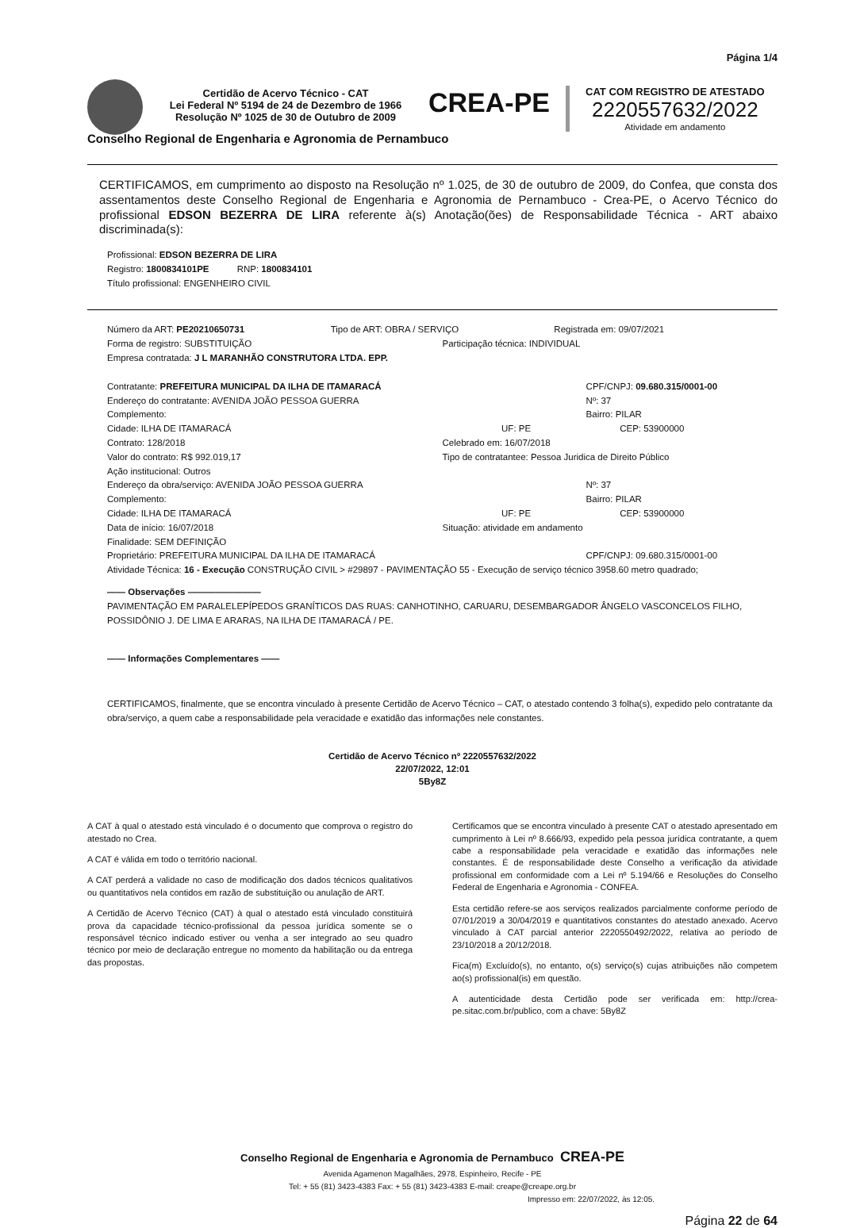Página 1/4
Certidão de Acervo Técnico - CAT
Lei Federal Nº 5194 de 24 de Dezembro de 1966
Resolução Nº 1025 de 30 de Outubro de 2009
CREA-PE
CAT COM REGISTRO DE ATESTADO
2220557632/2022
Atividade em andamento
Conselho Regional de Engenharia e Agronomia de Pernambuco
CERTIFICAMOS, em cumprimento ao disposto na Resolução nº 1.025, de 30 de outubro de 2009, do Confea, que consta dos assentamentos deste Conselho Regional de Engenharia e Agronomia de Pernambuco - Crea-PE, o Acervo Técnico do profissional EDSON BEZERRA DE LIRA referente à(s) Anotação(ões) de Responsabilidade Técnica - ART abaixo discriminada(s):
Profissional: EDSON BEZERRA DE LIRA
Registro: 1800834101PE RNP: 1800834101
Título profissional: ENGENHEIRO CIVIL
Número da ART: PE20210650731 Tipo de ART: OBRA / SERVIÇO Registrada em: 09/07/2021
Forma de registro: SUBSTITUIÇÃO Participação técnica: INDIVIDUAL
Empresa contratada: J L MARANHÃO CONSTRUTORA LTDA. EPP.
Contratante: PREFEITURA MUNICIPAL DA ILHA DE ITAMARACÁ CPF/CNPJ: 09.680.315/0001-00
Endereço do contratante: AVENIDA JOÃO PESSOA GUERRA Nº: 37
Complemento: Bairro: PILAR
Cidade: ILHA DE ITAMARACÁ UF: PE CEP: 53900000
Contrato: 128/2018 Celebrado em: 16/07/2018
Valor do contrato: R$ 992.019,17 Tipo de contratantee: Pessoa Juridica de Direito Público
Ação institucional: Outros
Endereço da obra/serviço: AVENIDA JOÃO PESSOA GUERRA Nº: 37
Complemento: Bairro: PILAR
Cidade: ILHA DE ITAMARACÁ UF: PE CEP: 53900000
Data de início: 16/07/2018 Situação: atividade em andamento
Finalidade: SEM DEFINIÇÃO
Proprietário: PREFEITURA MUNICIPAL DA ILHA DE ITAMARACÁ CPF/CNPJ: 09.680.315/0001-00
Atividade Técnica: 16 - Execução CONSTRUÇÃO CIVIL > #29897 - PAVIMENTAÇÃO 55 - Execução de serviço técnico 3958.60 metro quadrado;
—— Observações ————————
PAVIMENTAÇÃO EM PARALELEPÍPEDOS GRANÍTICOS DAS RUAS: CANHOTINHO, CARUARU, DESEMBARGADOR ÂNGELO VASCONCELOS FILHO, POSSIDÔNIO J. DE LIMA E ARARAS, NA ILHA DE ITAMARACÁ / PE.
—— Informações Complementares ——
CERTIFICAMOS, finalmente, que se encontra vinculado à presente Certidão de Acervo Técnico – CAT, o atestado contendo 3 folha(s), expedido pelo contratante da obra/serviço, a quem cabe a responsabilidade pela veracidade e exatidão das informações nele constantes.
Certidão de Acervo Técnico nº 2220557632/2022
22/07/2022, 12:01
5By8Z
A CAT à qual o atestado está vinculado é o documento que comprova o registro do atestado no Crea.
A CAT é válida em todo o território nacional.
A CAT perderá a validade no caso de modificação dos dados técnicos qualitativos ou quantitativos nela contidos em razão de substituição ou anulação de ART.
A Certidão de Acervo Técnico (CAT) à qual o atestado está vinculado constituirá prova da capacidade técnico-profissional da pessoa jurídica somente se o responsável técnico indicado estiver ou venha a ser integrado ao seu quadro técnico por meio de declaração entregue no momento da habilitação ou da entrega das propostas.
Certificamos que se encontra vinculado à presente CAT o atestado apresentado em cumprimento à Lei nº 8.666/93, expedido pela pessoa jurídica contratante, a quem cabe a responsabilidade pela veracidade e exatidão das informações nele constantes. É de responsabilidade deste Conselho a verificação da atividade profissional em conformidade com a Lei nº 5.194/66 e Resoluções do Conselho Federal de Engenharia e Agronomia - CONFEA.
Esta certidão refere-se aos serviços realizados parcialmente conforme período de 07/01/2019 a 30/04/2019 e quantitativos constantes do atestado anexado. Acervo vinculado à CAT parcial anterior 2220550492/2022, relativa ao período de 23/10/2018 a 20/12/2018.
Fica(m) Excluído(s), no entanto, o(s) serviço(s) cujas atribuições não competem ao(s) profissional(is) em questão.
A autenticidade desta Certidão pode ser verificada em: http://crea-pe.sitac.com.br/publico, com a chave: 5By8Z
Conselho Regional de Engenharia e Agronomia de Pernambuco CREA-PE
Avenida Agamenon Magalhães, 2978, Espinheiro, Recife - PE
Tel: + 55 (81) 3423-4383 Fax: + 55 (81) 3423-4383 E-mail: creape@creape.org.br
Impresso em: 22/07/2022, às 12:05.
Página 22 de 64